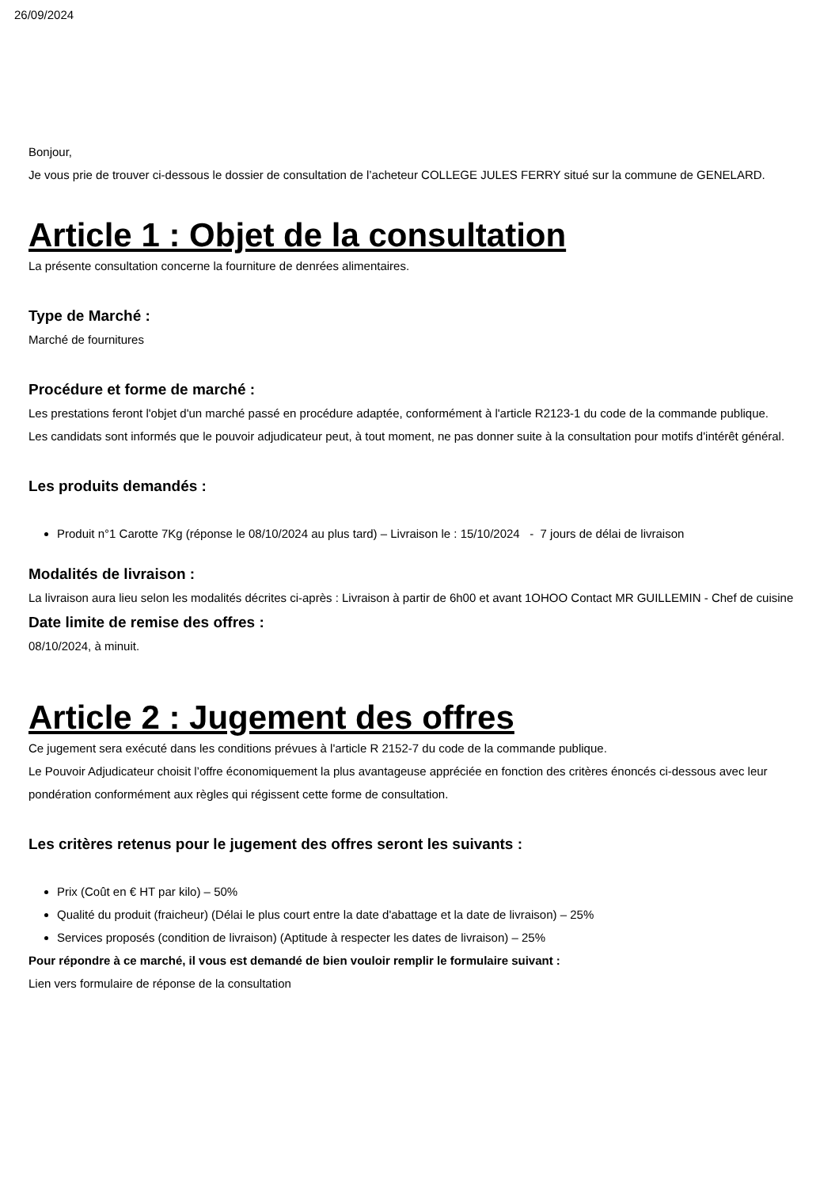26/09/2024
Bonjour,
Je vous prie de trouver ci-dessous le dossier de consultation de l’acheteur COLLEGE JULES FERRY situé sur la commune de GENELARD.
Article 1 : Objet de la consultation
La présente consultation concerne la fourniture de denrées alimentaires.
Type de Marché :
Marché de fournitures
Procédure et forme de marché :
Les prestations feront l'objet d'un marché passé en procédure adaptée, conformément à l'article R2123-1 du code de la commande publique.
Les candidats sont informés que le pouvoir adjudicateur peut, à tout moment, ne pas donner suite à la consultation pour motifs d'intérêt général.
Les produits demandés :
Produit n°1 Carotte 7Kg (réponse le 08/10/2024 au plus tard) – Livraison le : 15/10/2024 - 7 jours de délai de livraison
Modalités de livraison :
La livraison aura lieu selon les modalités décrites ci-après : Livraison à partir de 6h00 et avant 1OHOO Contact MR GUILLEMIN - Chef de cuisine
Date limite de remise des offres :
08/10/2024, à minuit.
Article 2 : Jugement des offres
Ce jugement sera exécuté dans les conditions prévues à l'article R 2152-7 du code de la commande publique.
Le Pouvoir Adjudicateur choisit l’offre économiquement la plus avantageuse appréciée en fonction des critères énoncés ci-dessous avec leur pondération conformément aux règles qui régissent cette forme de consultation.
Les critères retenus pour le jugement des offres seront les suivants :
Prix (Coût en € HT par kilo) – 50%
Qualité du produit (fraicheur) (Délai le plus court entre la date d'abattage et la date de livraison) – 25%
Services proposés (condition de livraison) (Aptitude à respecter les dates de livraison) – 25%
Pour répondre à ce marché, il vous est demandé de bien vouloir remplir le formulaire suivant :
Lien vers formulaire de réponse de la consultation